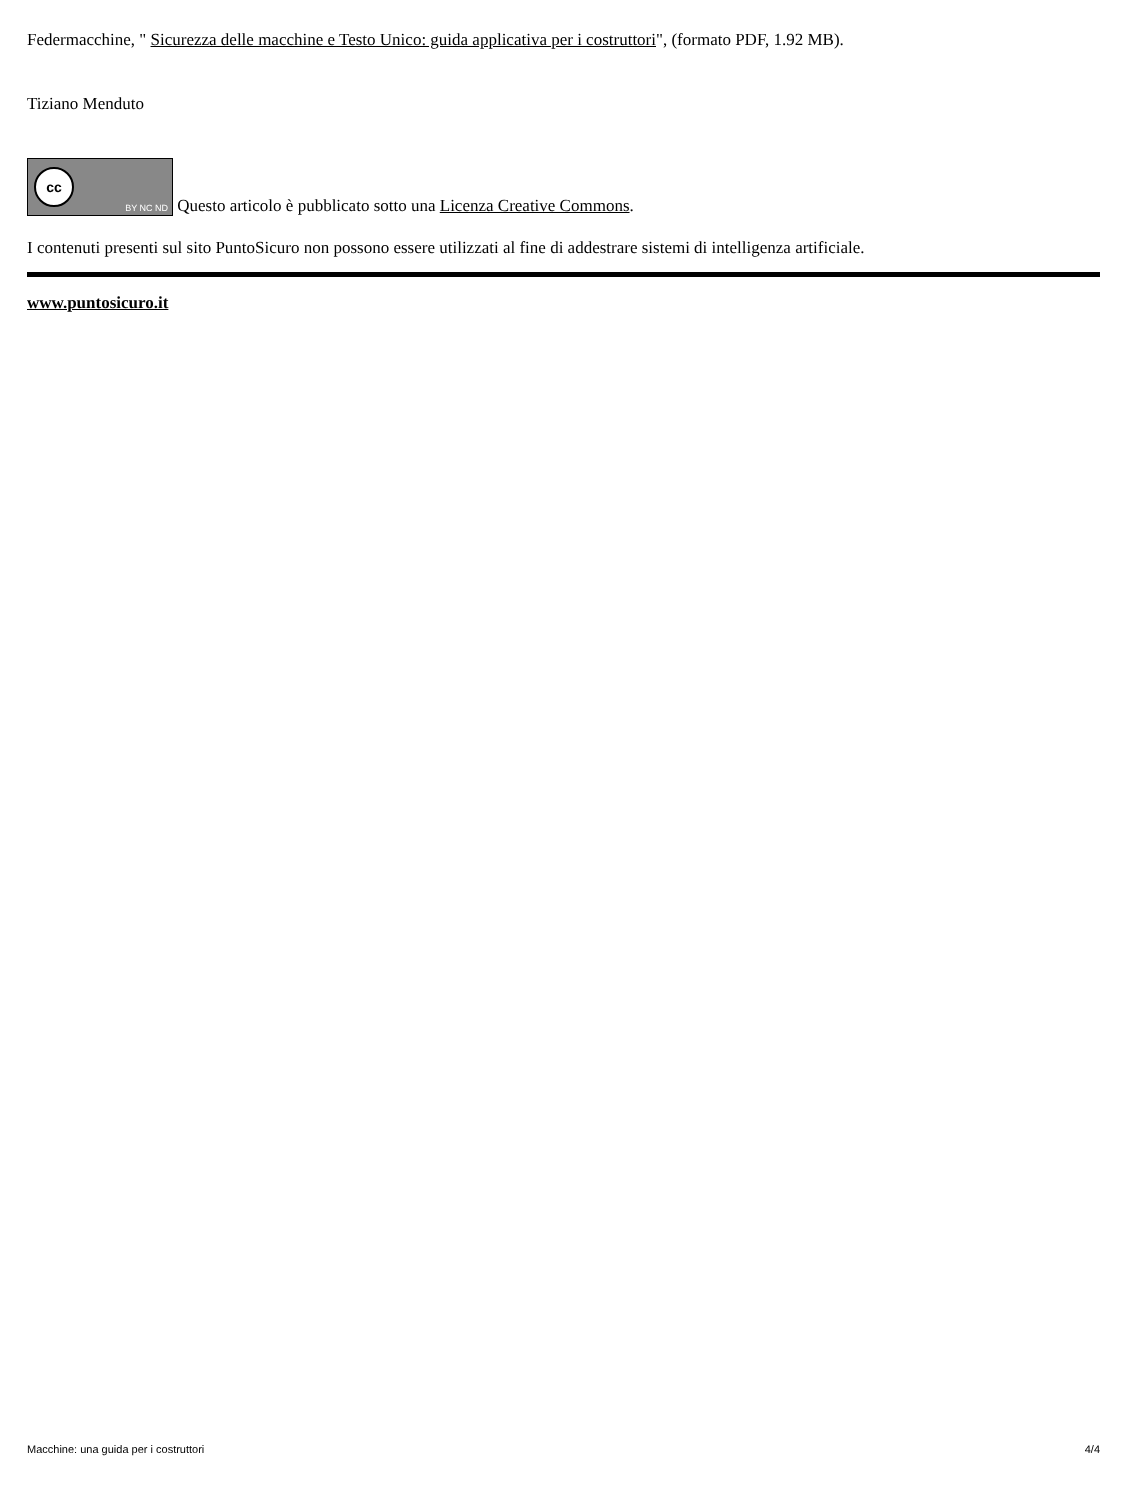Federmacchine, " Sicurezza delle macchine e Testo Unico: guida applicativa per i costruttori", (formato PDF, 1.92 MB).
Tiziano Menduto
cc BY NC ND Questo articolo è pubblicato sotto una Licenza Creative Commons.
I contenuti presenti sul sito PuntoSicuro non possono essere utilizzati al fine di addestrare sistemi di intelligenza artificiale.
www.puntosicuro.it
Macchine: una guida per i costruttori 4/4